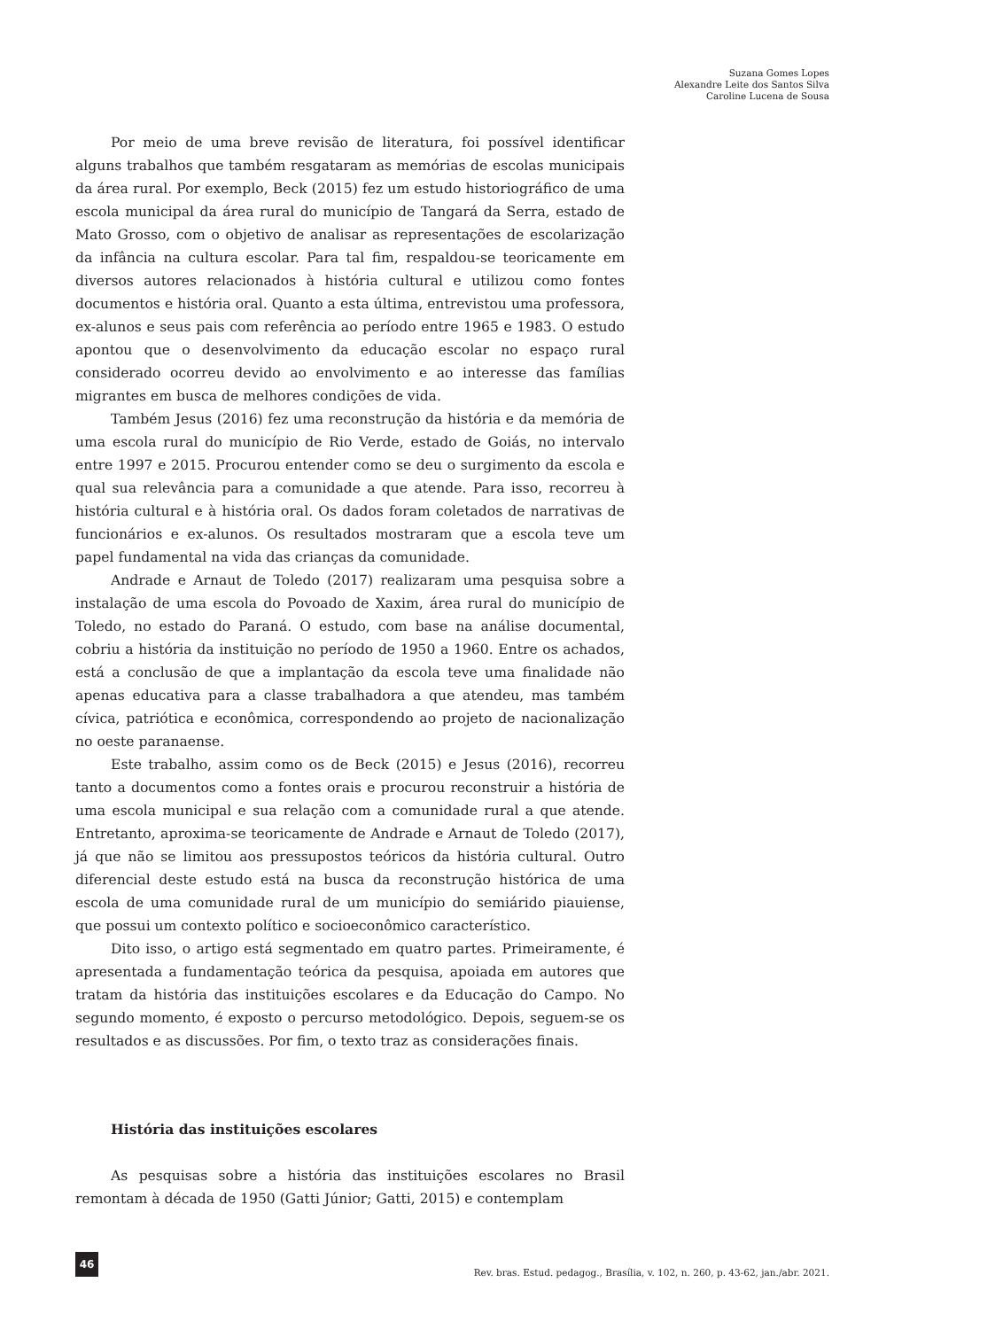Suzana Gomes Lopes
Alexandre Leite dos Santos Silva
Caroline Lucena de Sousa
Por meio de uma breve revisão de literatura, foi possível identificar alguns trabalhos que também resgataram as memórias de escolas municipais da área rural. Por exemplo, Beck (2015) fez um estudo historiográfico de uma escola municipal da área rural do município de Tangará da Serra, estado de Mato Grosso, com o objetivo de analisar as representações de escolarização da infância na cultura escolar. Para tal fim, respaldou-se teoricamente em diversos autores relacionados à história cultural e utilizou como fontes documentos e história oral. Quanto a esta última, entrevistou uma professora, ex-alunos e seus pais com referência ao período entre 1965 e 1983. O estudo apontou que o desenvolvimento da educação escolar no espaço rural considerado ocorreu devido ao envolvimento e ao interesse das famílias migrantes em busca de melhores condições de vida.
Também Jesus (2016) fez uma reconstrução da história e da memória de uma escola rural do município de Rio Verde, estado de Goiás, no intervalo entre 1997 e 2015. Procurou entender como se deu o surgimento da escola e qual sua relevância para a comunidade a que atende. Para isso, recorreu à história cultural e à história oral. Os dados foram coletados de narrativas de funcionários e ex-alunos. Os resultados mostraram que a escola teve um papel fundamental na vida das crianças da comunidade.
Andrade e Arnaut de Toledo (2017) realizaram uma pesquisa sobre a instalação de uma escola do Povoado de Xaxim, área rural do município de Toledo, no estado do Paraná. O estudo, com base na análise documental, cobriu a história da instituição no período de 1950 a 1960. Entre os achados, está a conclusão de que a implantação da escola teve uma finalidade não apenas educativa para a classe trabalhadora a que atendeu, mas também cívica, patriótica e econômica, correspondendo ao projeto de nacionalização no oeste paranaense.
Este trabalho, assim como os de Beck (2015) e Jesus (2016), recorreu tanto a documentos como a fontes orais e procurou reconstruir a história de uma escola municipal e sua relação com a comunidade rural a que atende. Entretanto, aproxima-se teoricamente de Andrade e Arnaut de Toledo (2017), já que não se limitou aos pressupostos teóricos da história cultural. Outro diferencial deste estudo está na busca da reconstrução histórica de uma escola de uma comunidade rural de um município do semiárido piauiense, que possui um contexto político e socioeconômico característico.
Dito isso, o artigo está segmentado em quatro partes. Primeiramente, é apresentada a fundamentação teórica da pesquisa, apoiada em autores que tratam da história das instituições escolares e da Educação do Campo. No segundo momento, é exposto o percurso metodológico. Depois, seguem-se os resultados e as discussões. Por fim, o texto traz as considerações finais.
História das instituições escolares
As pesquisas sobre a história das instituições escolares no Brasil remontam à década de 1950 (Gatti Júnior; Gatti, 2015) e contemplam
46
Rev. bras. Estud. pedagog., Brasília, v. 102, n. 260, p. 43-62, jan./abr. 2021.